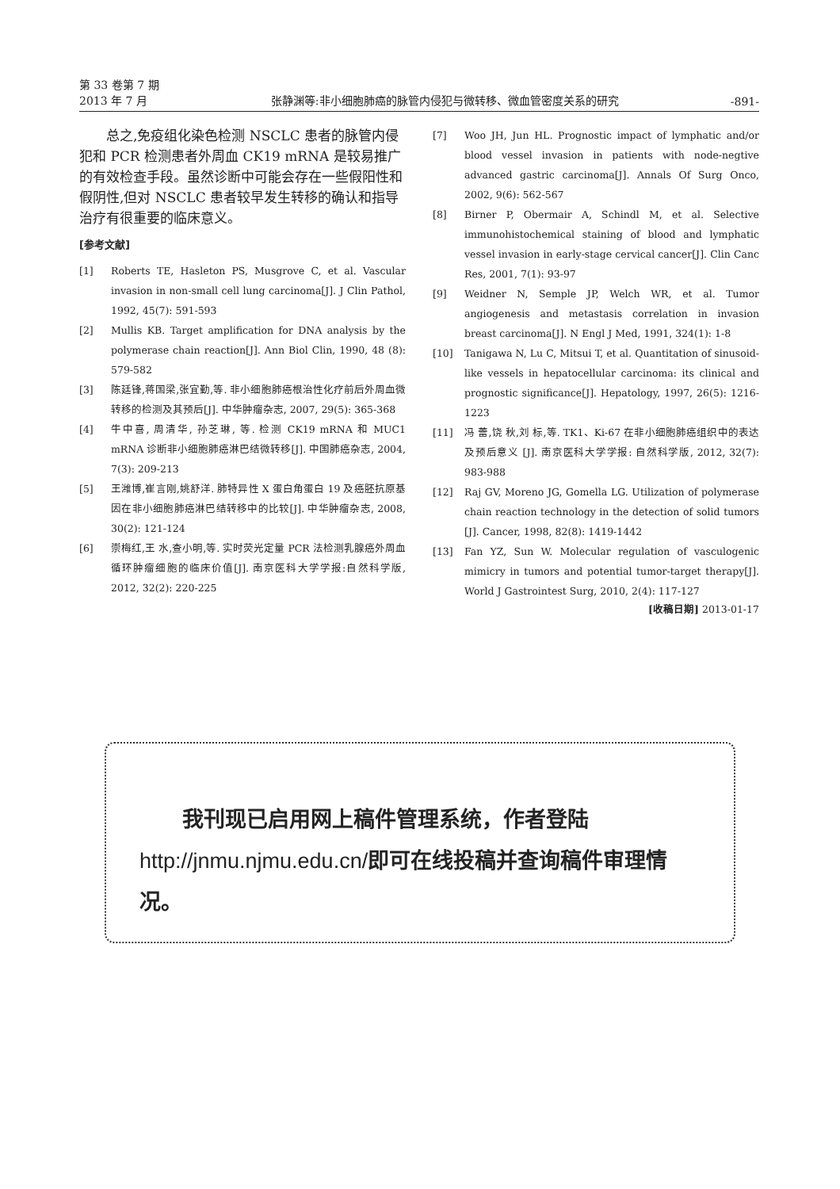第 33 卷第 7 期
2013 年 7 月
张静渊等:非小细胞肺癌的脉管内侵犯与微转移、微血管密度关系的研究
-891-
总之,免疫组化染色检测 NSCLC 患者的脉管内侵犯和 PCR 检测患者外周血 CK19 mRNA 是较易推广的有效检查手段。虽然诊断中可能会存在一些假阳性和假阴性,但对 NSCLC 患者较早发生转移的确认和指导治疗有很重要的临床意义。
[参考文献]
[1] Roberts TE, Hasleton PS, Musgrove C, et al. Vascular invasion in non-small cell lung carcinoma[J]. J Clin Pathol, 1992, 45(7): 591-593
[2] Mullis KB. Target amplification for DNA analysis by the polymerase chain reaction[J]. Ann Biol Clin, 1990, 48 (8): 579-582
[3] 陈廷锋,蒋国梁,张宜勤,等. 非小细胞肺癌根治性化疗前后外周血微转移的检测及其预后[J]. 中华肿瘤杂志, 2007, 29(5): 365-368
[4] 牛中喜, 周清华, 孙芝琳, 等. 检测 CK19 mRNA 和 MUC1 mRNA 诊断非小细胞肺癌淋巴结微转移[J]. 中国肺癌杂志, 2004, 7(3): 209-213
[5] 王潍博,崔言刚,姚舒洋. 肺特异性 X 蛋白角蛋白 19 及癌胚抗原基因在非小细胞肺癌淋巴结转移中的比较[J]. 中华肿瘤杂志, 2008, 30(2): 121-124
[6] 崇梅红,王 水,查小明,等. 实时荧光定量 PCR 法检测乳腺癌外周血循环肿瘤细胞的临床价值[J]. 南京医科大学学报:自然科学版, 2012, 32(2): 220-225
[7] Woo JH, Jun HL. Prognostic impact of lymphatic and/or blood vessel invasion in patients with node-negtive advanced gastric carcinoma[J]. Annals Of Surg Onco, 2002, 9(6): 562-567
[8] Birner P, Obermair A, Schindl M, et al. Selective immunohistochemical staining of blood and lymphatic vessel invasion in early-stage cervical cancer[J]. Clin Canc Res, 2001, 7(1): 93-97
[9] Weidner N, Semple JP, Welch WR, et al. Tumor angiogenesis and metastasis correlation in invasion breast carcinoma[J]. N Engl J Med, 1991, 324(1): 1-8
[10] Tanigawa N, Lu C, Mitsui T, et al. Quantitation of sinusoid-like vessels in hepatocellular carcinoma: its clinical and prognostic significance[J]. Hepatology, 1997, 26(5): 1216-1223
[11] 冯 蕾,饶 秋,刘 标,等. TK1、Ki-67 在非小细胞肺癌组织中的表达及预后意义 [J]. 南京医科大学学报: 自然科学版, 2012, 32(7): 983-988
[12] Raj GV, Moreno JG, Gomella LG. Utilization of polymerase chain reaction technology in the detection of solid tumors [J]. Cancer, 1998, 82(8): 1419-1442
[13] Fan YZ, Sun W. Molecular regulation of vasculogenic mimicry in tumors and potential tumor-target therapy[J]. World J Gastrointest Surg, 2010, 2(4): 117-127
[收稿日期] 2013-01-17
我刊现已启用网上稿件管理系统，作者登陆http://jnmu.njmu.edu.cn/即可在线投稿并查询稿件审理情况。